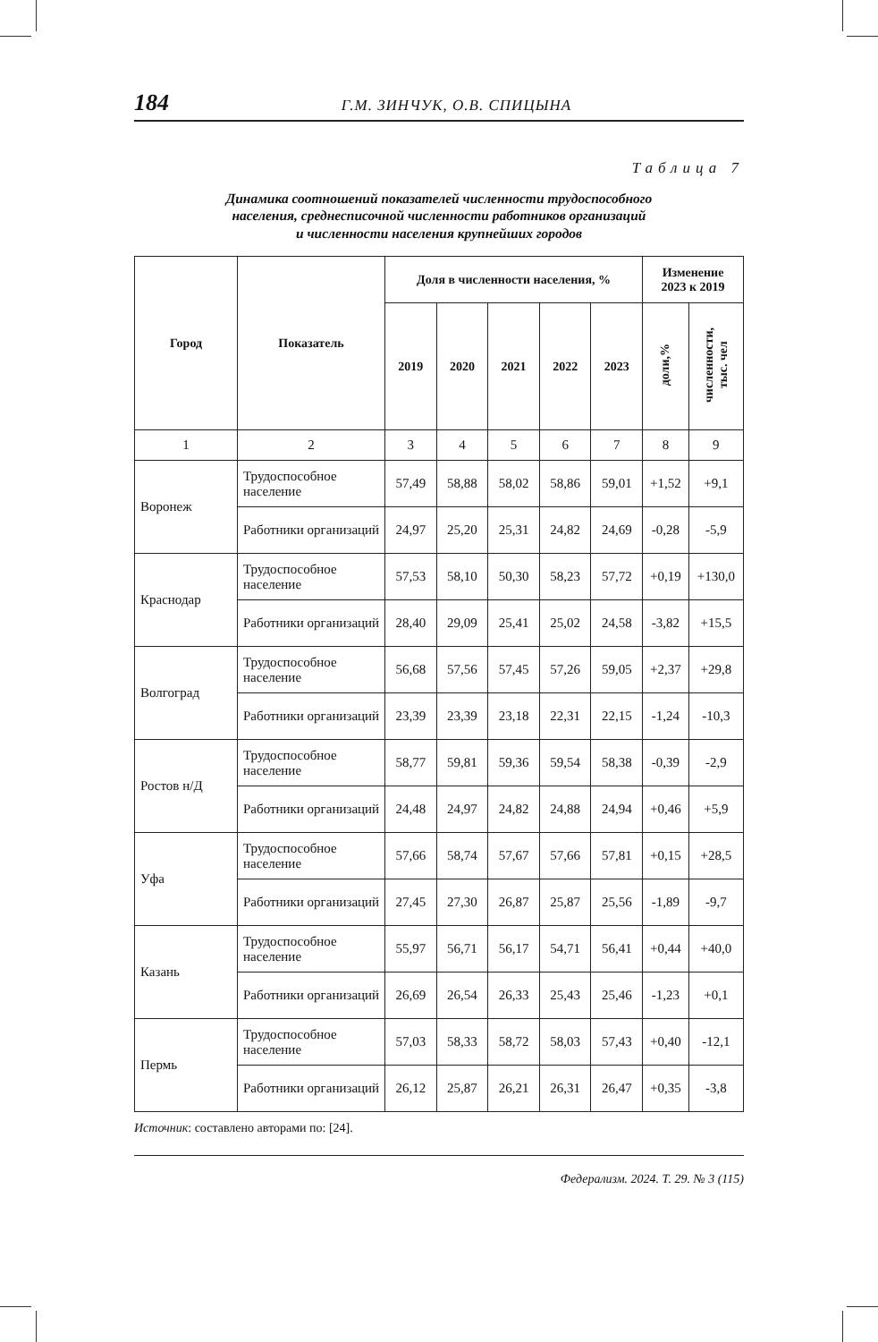184 Г.М. ЗИНЧУК, О.В. СПИЦЫНА
Таблица 7
Динамика соотношений показателей численности трудоспособного
населения, среднесписочной численности работников организаций
и численности населения крупнейших городов
| Город | Показатель | Доля в численности населения, % | | | | | Изменение 2023 к 2019 | |
| --- | --- | --- | --- | --- | --- | --- | --- | --- |
| | | 2019 | 2020 | 2021 | 2022 | 2023 | доли,% | численности, тыс. чел |
| 1 | 2 | 3 | 4 | 5 | 6 | 7 | 8 | 9 |
| Воронеж | Трудоспособное население | 57,49 | 58,88 | 58,02 | 58,86 | 59,01 | +1,52 | +9,1 |
| | Работники организаций | 24,97 | 25,20 | 25,31 | 24,82 | 24,69 | -0,28 | -5,9 |
| Краснодар | Трудоспособное население | 57,53 | 58,10 | 50,30 | 58,23 | 57,72 | +0,19 | +130,0 |
| | Работники организаций | 28,40 | 29,09 | 25,41 | 25,02 | 24,58 | -3,82 | +15,5 |
| Волгоград | Трудоспособное население | 56,68 | 57,56 | 57,45 | 57,26 | 59,05 | +2,37 | +29,8 |
| | Работники организаций | 23,39 | 23,39 | 23,18 | 22,31 | 22,15 | -1,24 | -10,3 |
| Ростов н/Д | Трудоспособное население | 58,77 | 59,81 | 59,36 | 59,54 | 58,38 | -0,39 | -2,9 |
| | Работники организаций | 24,48 | 24,97 | 24,82 | 24,88 | 24,94 | +0,46 | +5,9 |
| Уфа | Трудоспособное население | 57,66 | 58,74 | 57,67 | 57,66 | 57,81 | +0,15 | +28,5 |
| | Работники организаций | 27,45 | 27,30 | 26,87 | 25,87 | 25,56 | -1,89 | -9,7 |
| Казань | Трудоспособное население | 55,97 | 56,71 | 56,17 | 54,71 | 56,41 | +0,44 | +40,0 |
| | Работники организаций | 26,69 | 26,54 | 26,33 | 25,43 | 25,46 | -1,23 | +0,1 |
| Пермь | Трудоспособное население | 57,03 | 58,33 | 58,72 | 58,03 | 57,43 | +0,40 | -12,1 |
| | Работники организаций | 26,12 | 25,87 | 26,21 | 26,31 | 26,47 | +0,35 | -3,8 |
Источник: составлено авторами по: [24].
Федерализм. 2024. Т. 29. № 3 (115)